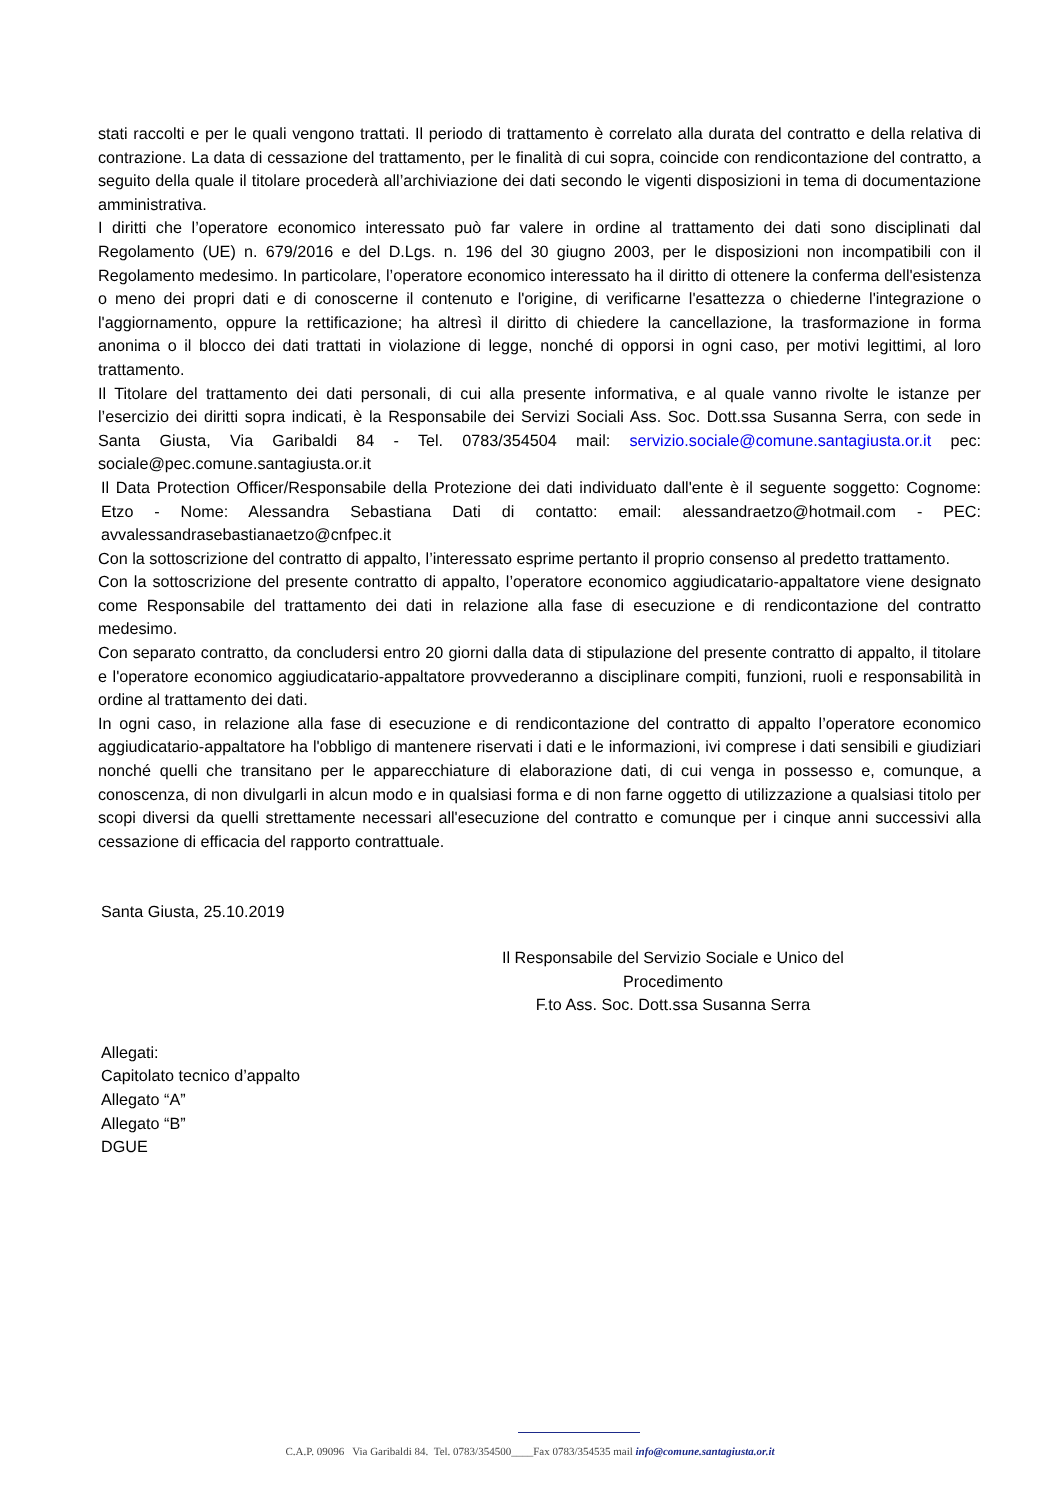stati raccolti e per le quali vengono trattati. Il periodo di trattamento è correlato alla durata del contratto e della relativa di contrazione. La data di cessazione del trattamento, per le finalità di cui sopra, coincide con rendicontazione del contratto, a seguito della quale il titolare procederà all’archiviazione dei dati secondo le vigenti disposizioni in tema di documentazione amministrativa.
I diritti che l’operatore economico interessato può far valere in ordine al trattamento dei dati sono disciplinati dal Regolamento (UE) n. 679/2016 e del D.Lgs. n. 196 del 30 giugno 2003, per le disposizioni non incompatibili con il Regolamento medesimo. In particolare, l’operatore economico interessato ha il diritto di ottenere la conferma dell'esistenza o meno dei propri dati e di conoscerne il contenuto e l'origine, di verificarne l'esattezza o chiederne l'integrazione o l'aggiornamento, oppure la rettificazione; ha altresì il diritto di chiedere la cancellazione, la trasformazione in forma anonima o il blocco dei dati trattati in violazione di legge, nonché di opporsi in ogni caso, per motivi legittimi, al loro trattamento.
Il Titolare del trattamento dei dati personali, di cui alla presente informativa, e al quale vanno rivolte le istanze per l’esercizio dei diritti sopra indicati, è la Responsabile dei Servizi Sociali Ass. Soc. Dott.ssa Susanna Serra, con sede in Santa Giusta, Via Garibaldi 84 - Tel. 0783/354504 mail: servizio.sociale@comune.santagiusta.or.it pec: sociale@pec.comune.santagiusta.or.it
Il Data Protection Officer/Responsabile della Protezione dei dati individuato dall'ente è il seguente soggetto: Cognome: Etzo - Nome: Alessandra Sebastiana Dati di contatto: email: alessandraetzo@hotmail.com - PEC: avvalessandrasebastianaetzo@cnfpec.it
Con la sottoscrizione del contratto di appalto, l’interessato esprime pertanto il proprio consenso al predetto trattamento.
Con la sottoscrizione del presente contratto di appalto, l’operatore economico aggiudicatario-appaltatore viene designato come Responsabile del trattamento dei dati in relazione alla fase di esecuzione e di rendicontazione del contratto medesimo.
Con separato contratto, da concludersi entro 20 giorni dalla data di stipulazione del presente contratto di appalto, il titolare e l'operatore economico aggiudicatario-appaltatore provvederanno a disciplinare compiti, funzioni, ruoli e responsabilità in ordine al trattamento dei dati.
In ogni caso, in relazione alla fase di esecuzione e di rendicontazione del contratto di appalto l’operatore economico aggiudicatario-appaltatore ha l'obbligo di mantenere riservati i dati e le informazioni, ivi comprese i dati sensibili e giudiziari nonché quelli che transitano per le apparecchiature di elaborazione dati, di cui venga in possesso e, comunque, a conoscenza, di non divulgarli in alcun modo e in qualsiasi forma e di non farne oggetto di utilizzazione a qualsiasi titolo per scopi diversi da quelli strettamente necessari all'esecuzione del contratto e comunque per i cinque anni successivi alla cessazione di efficacia del rapporto contrattuale.
Santa Giusta, 25.10.2019
Il Responsabile del Servizio Sociale e Unico del Procedimento
F.to Ass. Soc. Dott.ssa Susanna Serra
Allegati:
Capitolato tecnico d’appalto
Allegato “A”
Allegato “B”
DGUE
C.A.P. 09096 Via Garibaldi 84. Tel. 0783/354500____Fax 0783/354535 mail info@comune.santagiusta.or.it